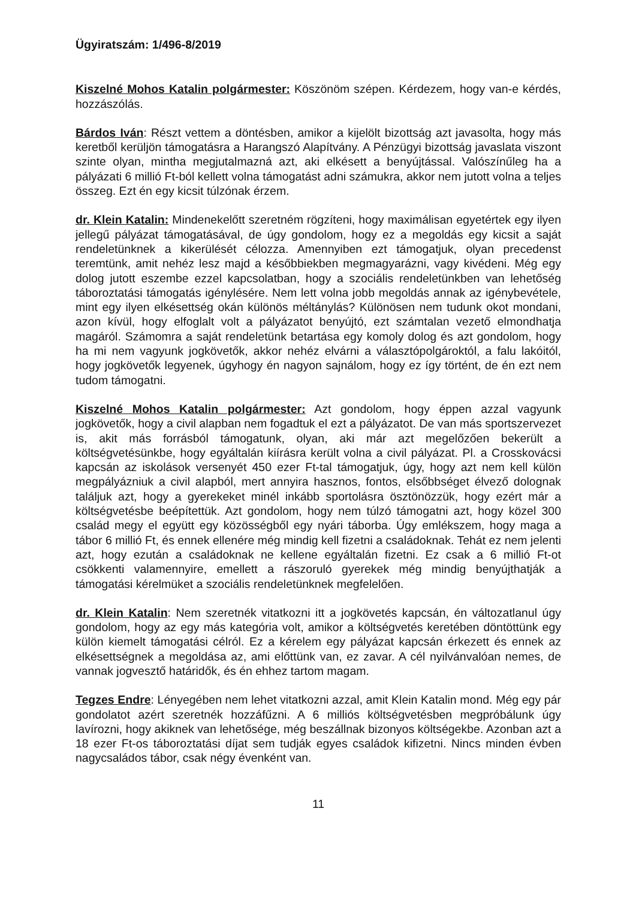Ügyiratszám: 1/496-8/2019
Kiszelné Mohos Katalin polgármester: Köszönöm szépen. Kérdezem, hogy van-e kérdés, hozzászólás.
Bárdos Iván: Részt vettem a döntésben, amikor a kijelölt bizottság azt javasolta, hogy más keretből kerüljön támogatásra a Harangszó Alapítvány. A Pénzügyi bizottság javaslata viszont szinte olyan, mintha megjutalmazná azt, aki elkésett a benyújtással. Valószínűleg ha a pályázati 6 millió Ft-ból kellett volna támogatást adni számukra, akkor nem jutott volna a teljes összeg. Ezt én egy kicsit túlzónak érzem.
dr. Klein Katalin: Mindenekelőtt szeretném rögzíteni, hogy maximálisan egyetértek egy ilyen jellegű pályázat támogatásával, de úgy gondolom, hogy ez a megoldás egy kicsit a saját rendeletünknek a kikerülését célozza. Amennyiben ezt támogatjuk, olyan precedenst teremtünk, amit nehéz lesz majd a későbbiekben megmagyarázni, vagy kivédeni. Még egy dolog jutott eszembe ezzel kapcsolatban, hogy a szociális rendeletünkben van lehetőség táboroztatási támogatás igénylésére. Nem lett volna jobb megoldás annak az igénybevétele, mint egy ilyen elkésettség okán különös méltánylás? Különösen nem tudunk okot mondani, azon kívül, hogy elfoglalt volt a pályázatot benyújtó, ezt számtalan vezető elmondhatja magáról. Számomra a saját rendeletünk betartása egy komoly dolog és azt gondolom, hogy ha mi nem vagyunk jogkövetők, akkor nehéz elvárni a választópolgároktól, a falu lakóitól, hogy jogkövetők legyenek, úgyhogy én nagyon sajnálom, hogy ez így történt, de én ezt nem tudom támogatni.
Kiszelné Mohos Katalin polgármester: Azt gondolom, hogy éppen azzal vagyunk jogkövetők, hogy a civil alapban nem fogadtuk el ezt a pályázatot. De van más sportszervezet is, akit más forrásból támogatunk, olyan, aki már azt megelőzően bekerült a költségvetésünkbe, hogy egyáltalán kiírásra került volna a civil pályázat. Pl. a Crosskovácsi kapcsán az iskolások versenyét 450 ezer Ft-tal támogatjuk, úgy, hogy azt nem kell külön megpályázniuk a civil alapból, mert annyira hasznos, fontos, elsőbbséget élvező dolognak találjuk azt, hogy a gyerekeket minél inkább sportolásra ösztönözzük, hogy ezért már a költségvetésbe beépítettük. Azt gondolom, hogy nem túlzó támogatni azt, hogy közel 300 család megy el együtt egy közösségből egy nyári táborba. Úgy emlékszem, hogy maga a tábor 6 millió Ft, és ennek ellenére még mindig kell fizetni a családoknak. Tehát ez nem jelenti azt, hogy ezután a családoknak ne kellene egyáltalán fizetni. Ez csak a 6 millió Ft-ot csökkenti valamennyire, emellett a rászoruló gyerekek még mindig benyújthatják a támogatási kérelmüket a szociális rendeletünknek megfelelően.
dr. Klein Katalin: Nem szeretnék vitatkozni itt a jogkövetés kapcsán, én változatlanul úgy gondolom, hogy az egy más kategória volt, amikor a költségvetés keretében döntöttünk egy külön kiemelt támogatási célról. Ez a kérelem egy pályázat kapcsán érkezett és ennek az elkésettségnek a megoldása az, ami előttünk van, ez zavar. A cél nyilvánvalóan nemes, de vannak jogvesztő határidők, és én ehhez tartom magam.
Tegzes Endre: Lényegében nem lehet vitatkozni azzal, amit Klein Katalin mond. Még egy pár gondolatot azért szeretnék hozzáfűzni. A 6 milliós költségvetésben megpróbálunk úgy lavírozni, hogy akiknek van lehetősége, még beszállnak bizonyos költségekbe. Azonban azt a 18 ezer Ft-os táboroztatási díjat sem tudják egyes családok kifizetni. Nincs minden évben nagycsaládos tábor, csak négy évenként van.
11